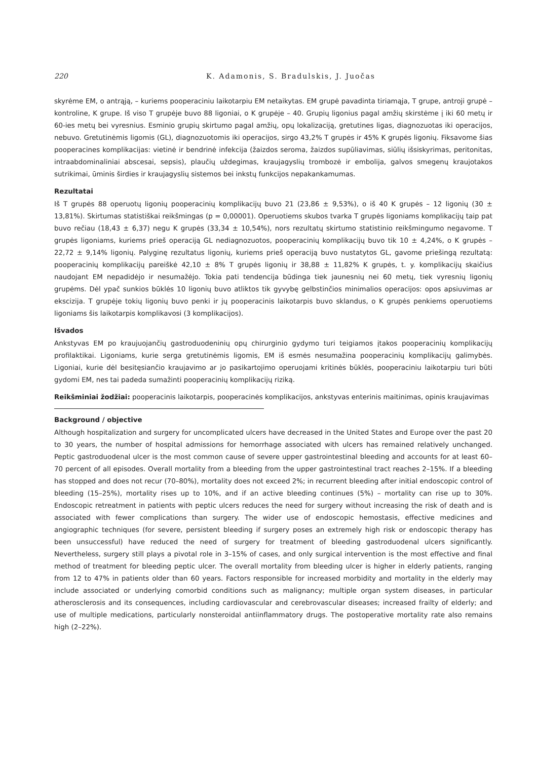220 K. Adamonis, S. Bradulskis, J. Juočas
skyrėme EM, o antrąją, – kuriems pooperaciniu laikotarpiu EM netaikytas. EM grupė pavadinta tiriamąja, T grupe, antroji grupė – kontroline, K grupe. Iš viso T grupėje buvo 88 ligoniai, o K grupėje – 40. Grupių ligonius pagal amžių skirstėme į iki 60 metų ir 60-ies metų bei vyresnius. Esminio grupių skirtumo pagal amžių, opų lokalizaciją, gretutines ligas, diagnozuotas iki operacijos, nebuvo. Gretutinėmis ligomis (GL), diagnozuotomis iki operacijos, sirgo 43,2% T grupės ir 45% K grupės ligonių. Fiksavome šias pooperacines komplikacijas: vietinė ir bendrinė infekcija (žaizdos seroma, žaizdos supūliavimas, siūlių išsiskyrimas, peritonitas, intraabdominaliniai abscesai, sepsis), plaučių uždegimas, kraujagyslių trombozė ir embolija, galvos smegenų kraujotakos sutrikimai, ūminis širdies ir kraujagyslių sistemos bei inkstų funkcijos nepakankamumas.
Rezultatai
Iš T grupės 88 operuotų ligonių pooperacinių komplikacijų buvo 21 (23,86 ± 9,53%), o iš 40 K grupės – 12 ligonių (30 ± 13,81%). Skirtumas statistiškai reikšmingas (p = 0,00001). Operuotiems skubos tvarka T grupės ligoniams komplikacijų taip pat buvo rečiau (18,43 ± 6,37) negu K grupės (33,34 ± 10,54%), nors rezultatų skirtumo statistinio reikšmingumo negavome. T grupės ligoniams, kuriems prieš operaciją GL nediagnozuotos, pooperacinių komplikacijų buvo tik 10 ± 4,24%, o K grupės – 22,72 ± 9,14% ligonių. Palyginę rezultatus ligonių, kuriems prieš operaciją buvo nustatytos GL, gavome priešingą rezultatą: pooperacinių komplikacijų pareiškė 42,10 ± 8% T grupės ligonių ir 38,88 ± 11,82% K grupės, t. y. komplikacijų skaičius naudojant EM nepadidėjo ir nesumažėjo. Tokia pati tendencija būdinga tiek jaunesnių nei 60 metų, tiek vyresnių ligonių grupėms. Dėl ypač sunkios būklės 10 ligonių buvo atliktos tik gyvybę gelbstinčios minimalios operacijos: opos apsiuvimas ar ekscizija. T grupėje tokių ligonių buvo penki ir jų pooperacinis laikotarpis buvo sklandus, o K grupės penkiems operuotiems ligoniams šis laikotarpis komplikavosi (3 komplikacijos).
Išvados
Ankstyvas EM po kraujuojančių gastroduodeninių opų chirurginio gydymo turi teigiamos įtakos pooperacinių komplikacijų profilaktikai. Ligoniams, kurie serga gretutinėmis ligomis, EM iš esmės nesumažina pooperacinių komplikacijų galimybės. Ligoniai, kurie dėl besitęsiančio kraujavimo ar jo pasikartojimo operuojami kritinės būklės, pooperaciniu laikotarpiu turi būti gydomi EM, nes tai padeda sumažinti pooperacinių komplikacijų riziką.
Reikšminiai žodžiai: pooperacinis laikotarpis, pooperacinės komplikacijos, ankstyvas enterinis maitinimas, opinis kraujavimas
Background / objective
Although hospitalization and surgery for uncomplicated ulcers have decreased in the United States and Europe over the past 20 to 30 years, the number of hospital admissions for hemorrhage associated with ulcers has remained relatively unchanged. Peptic gastroduodenal ulcer is the most common cause of severe upper gastrointestinal bleeding and accounts for at least 60–70 percent of all episodes. Overall mortality from a bleeding from the upper gastrointestinal tract reaches 2–15%. If a bleeding has stopped and does not recur (70–80%), mortality does not exceed 2%; in recurrent bleeding after initial endoscopic control of bleeding (15–25%), mortality rises up to 10%, and if an active bleeding continues (5%) – mortality can rise up to 30%. Endoscopic retreatment in patients with peptic ulcers reduces the need for surgery without increasing the risk of death and is associated with fewer complications than surgery. The wider use of endoscopic hemostasis, effective medicines and angiographic techniques (for severe, persistent bleeding if surgery poses an extremely high risk or endoscopic therapy has been unsuccessful) have reduced the need of surgery for treatment of bleeding gastroduodenal ulcers significantly. Nevertheless, surgery still plays a pivotal role in 3–15% of cases, and only surgical intervention is the most effective and final method of treatment for bleeding peptic ulcer. The overall mortality from bleeding ulcer is higher in elderly patients, ranging from 12 to 47% in patients older than 60 years. Factors responsible for increased morbidity and mortality in the elderly may include associated or underlying comorbid conditions such as malignancy; multiple organ system diseases, in particular atherosclerosis and its consequences, including cardiovascular and cerebrovascular diseases; increased frailty of elderly; and use of multiple medications, particularly nonsteroidal antiinflammatory drugs. The postoperative mortality rate also remains high (2–22%).